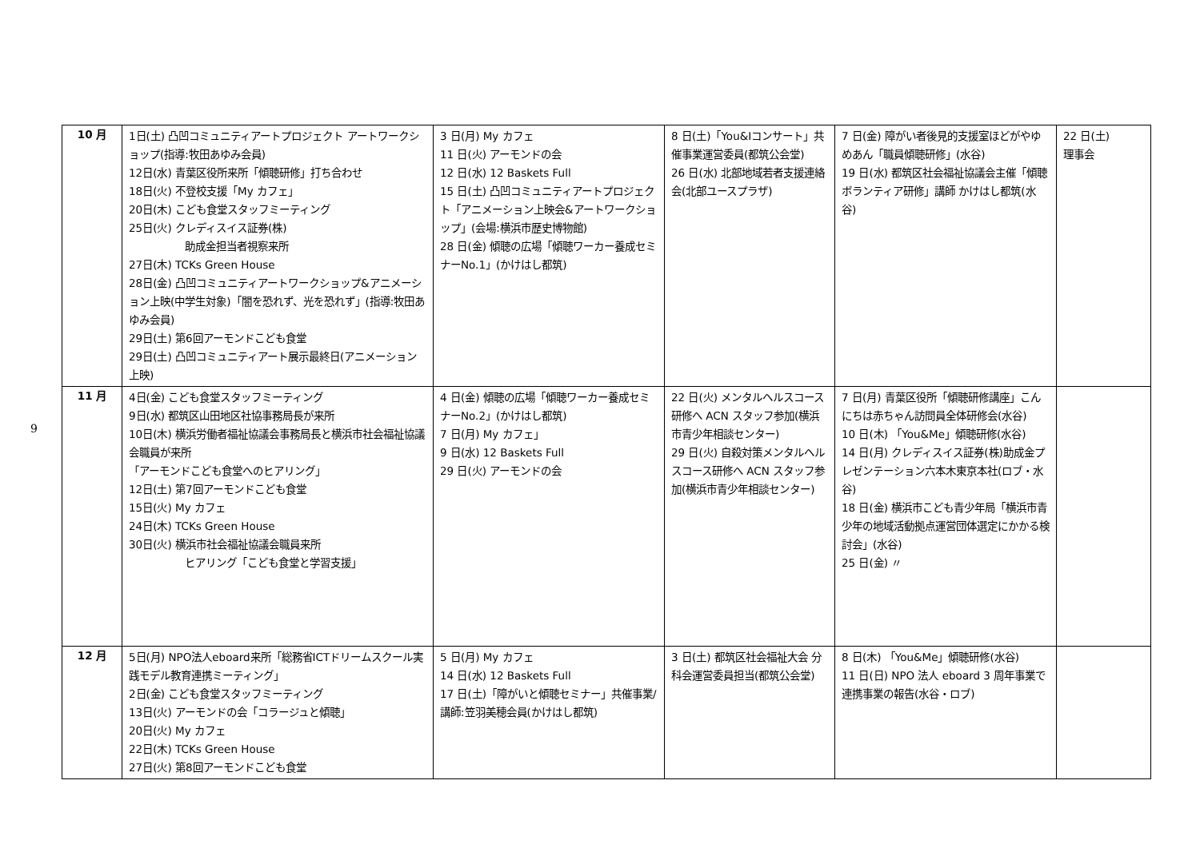9
| 10 月 | 1日(土) 凸凹コミュニティアートプロジェクト アートワークショップ(指導:牧田あゆみ会員) 12日(水) 青葉区役所来所「傾聴研修」打ち合わせ 18日(火) 不登校支援「My カフェ」 20日(木) こども食堂スタッフミーティング 25日(火) クレディスイス証券(株) 助成金担当者視察来所 27日(木) TCKs Green House 28日(金) 凸凹コミュニティアートワークショップ&アニメーション上映(中学生対象)「闇を恐れず、光を恐れず」(指導:牧田あゆみ会員) 29日(土) 第6回アーモンドこども食堂 29日(土) 凸凹コミュニティアート展示最終日(アニメーション上映) | 3 日(月) My カフェ 11 日(火) アーモンドの会 12 日(水) 12 Baskets Full 15 日(土) 凸凹コミュニティアートプロジェクト「アニメーション上映会&アートワークショップ」(会場:横浜市歴史博物館) 28 日(金) 傾聴の広場「傾聴ワーカー養成セミナーNo.1」(かけはし都筑) | 8 日(土)「You&Iコンサート」共催事業運営委員(都筑公会堂) 26 日(水) 北部地域若者支援連絡会(北部ユースプラザ) | 7 日(金) 障がい者後見的支援室ほどがやゆめあん「職員傾聴研修」(水谷) 19 日(水) 都筑区社会福祉協議会主催「傾聴ボランティア研修」講師 かけはし都筑(水谷) | 22 日(土) 理事会 |
| 11 月 | 4日(金) こども食堂スタッフミーティング 9日(水) 都筑区山田地区社協事務局長が来所 10日(木) 横浜労働者福祉協議会事務局長と横浜市社会福祉協議会職員が来所 「アーモンドこども食堂へのヒアリング」 12日(土) 第7回アーモンドこども食堂 15日(火) My カフェ 24日(木) TCKs Green House 30日(火) 横浜市社会福祉協議会職員来所 ヒアリング「こども食堂と学習支援」 | 4 日(金) 傾聴の広場「傾聴ワーカー養成セミナーNo.2」(かけはし都筑) 7 日(月) My カフェ」 9 日(水) 12 Baskets Full 29 日(火) アーモンドの会 | 22 日(火) メンタルヘルスコース研修へ ACN スタッフ参加(横浜市青少年相談センター) 29 日(火) 自殺対策メンタルヘルスコース研修へ ACN スタッフ参加(横浜市青少年相談センター) | 7 日(月) 青葉区役所「傾聴研修講座」こんにちは赤ちゃん訪問員全体研修会(水谷) 10 日(木) 「You&Me」傾聴研修(水谷) 14 日(月) クレディスイス証券(株)助成金プレゼンテーション六本木東京本社(ロブ・水谷) 18 日(金) 横浜市こども青少年局「横浜市青少年の地域活動拠点運営団体選定にかかる検討会」(水谷) 25 日(金) 〃 | |
| 12 月 | 5日(月) NPO法人eboard来所「総務省ICTドリームスクール実践モデル教育連携ミーティング」 2日(金) こども食堂スタッフミーティング 13日(火) アーモンドの会「コラージュと傾聴」 20日(火) My カフェ 22日(木) TCKs Green House 27日(火) 第8回アーモンドこども食堂 | 5 日(月) My カフェ 14 日(水) 12 Baskets Full 17 日(土)「障がいと傾聴セミナー」共催事業/講師:笠羽美穂会員(かけはし都筑) | 3 日(土) 都筑区社会福祉大会 分科会運営委員担当(都筑公会堂) | 8 日(木) 「You&Me」傾聴研修(水谷) 11 日(日) NPO 法人 eboard 3 周年事業で連携事業の報告(水谷・ロブ) | |